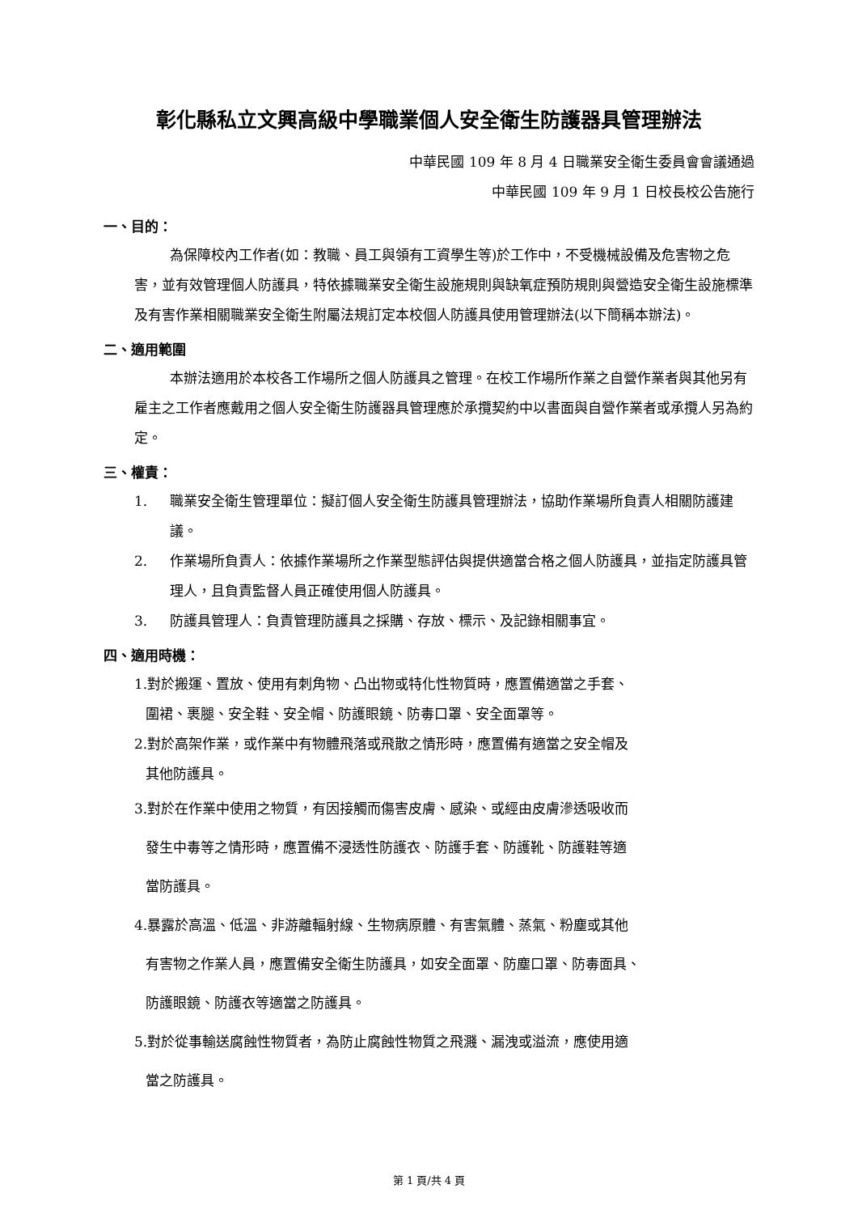彰化縣私立文興高級中學職業個人安全衛生防護器具管理辦法
中華民國 109 年 8 月 4 日職業安全衛生委員會會議通過
中華民國 109 年 9 月 1 日校長校公告施行
一、目的：
為保障校內工作者(如：教職、員工與領有工資學生等)於工作中，不受機械設備及危害物之危害，並有效管理個人防護具，特依據職業安全衛生設施規則與缺氧症預防規則與營造安全衛生設施標準及有害作業相關職業安全衛生附屬法規訂定本校個人防護具使用管理辦法(以下簡稱本辦法)。
二、適用範圍
本辦法適用於本校各工作場所之個人防護具之管理。在校工作場所作業之自營作業者與其他另有雇主之工作者應戴用之個人安全衛生防護器具管理應於承攬契約中以書面與自營作業者或承攬人另為約定。
三、權責：
1. 職業安全衛生管理單位：擬訂個人安全衛生防護具管理辦法，協助作業場所負責人相關防護建議。
2. 作業場所負責人：依據作業場所之作業型態評估與提供適當合格之個人防護具，並指定防護具管理人，且負責監督人員正確使用個人防護具。
3. 防護具管理人：負責管理防護具之採購、存放、標示、及記錄相關事宜。
四、適用時機：
1.對於搬運、置放、使用有刺角物、凸出物或特化性物質時，應置備適當之手套、
圍裙、裹腿、安全鞋、安全帽、防護眼鏡、防毒口罩、安全面罩等。
2.對於高架作業，或作業中有物體飛落或飛散之情形時，應置備有適當之安全帽及
其他防護具。
3.對於在作業中使用之物質，有因接觸而傷害皮膚、感染、或經由皮膚滲透吸收而
發生中毒等之情形時，應置備不浸透性防護衣、防護手套、防護靴、防護鞋等適
當防護具。
4.暴露於高溫、低溫、非游離輻射線、生物病原體、有害氣體、蒸氣、粉塵或其他
有害物之作業人員，應置備安全衛生防護具，如安全面罩、防塵口罩、防毒面具、
防護眼鏡、防護衣等適當之防護具。
5.對於從事輸送腐蝕性物質者，為防止腐蝕性物質之飛濺、漏洩或溢流，應使用適
當之防護具。
第 1 頁/共 4 頁